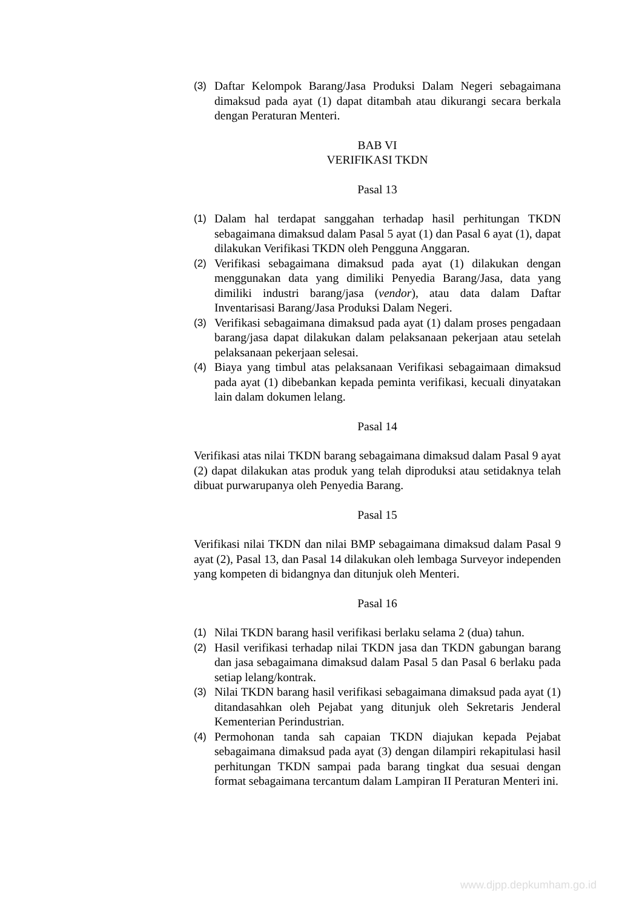(3) Daftar Kelompok Barang/Jasa Produksi Dalam Negeri sebagaimana dimaksud pada ayat (1) dapat ditambah atau dikurangi secara berkala dengan Peraturan Menteri.
BAB VI
VERIFIKASI TKDN
Pasal 13
(1) Dalam hal terdapat sanggahan terhadap hasil perhitungan TKDN sebagaimana dimaksud dalam Pasal 5 ayat (1) dan Pasal 6 ayat (1), dapat dilakukan Verifikasi TKDN oleh Pengguna Anggaran.
(2) Verifikasi sebagaimana dimaksud pada ayat (1) dilakukan dengan menggunakan data yang dimiliki Penyedia Barang/Jasa, data yang dimiliki industri barang/jasa (vendor), atau data dalam Daftar Inventarisasi Barang/Jasa Produksi Dalam Negeri.
(3) Verifikasi sebagaimana dimaksud pada ayat (1) dalam proses pengadaan barang/jasa dapat dilakukan dalam pelaksanaan pekerjaan atau setelah pelaksanaan pekerjaan selesai.
(4) Biaya yang timbul atas pelaksanaan Verifikasi sebagaimaan dimaksud pada ayat (1) dibebankan kepada peminta verifikasi, kecuali dinyatakan lain dalam dokumen lelang.
Pasal 14
Verifikasi atas nilai TKDN barang sebagaimana dimaksud dalam Pasal 9 ayat (2) dapat dilakukan atas produk yang telah diproduksi atau setidaknya telah dibuat purwarupanya oleh Penyedia Barang.
Pasal 15
Verifikasi nilai TKDN dan nilai BMP sebagaimana dimaksud dalam Pasal 9 ayat (2), Pasal 13, dan Pasal 14 dilakukan oleh lembaga Surveyor independen yang kompeten di bidangnya dan ditunjuk oleh Menteri.
Pasal 16
(1) Nilai TKDN barang hasil verifikasi berlaku selama 2 (dua) tahun.
(2) Hasil verifikasi terhadap nilai TKDN jasa dan TKDN gabungan barang dan jasa sebagaimana dimaksud dalam Pasal 5 dan Pasal 6 berlaku pada setiap lelang/kontrak.
(3) Nilai TKDN barang hasil verifikasi sebagaimana dimaksud pada ayat (1) ditandasahkan oleh Pejabat yang ditunjuk oleh Sekretaris Jenderal Kementerian Perindustrian.
(4) Permohonan tanda sah capaian TKDN diajukan kepada Pejabat sebagaimana dimaksud pada ayat (3) dengan dilampiri rekapitulasi hasil perhitungan TKDN sampai pada barang tingkat dua sesuai dengan format sebagaimana tercantum dalam Lampiran II Peraturan Menteri ini.
www.djpp.depkumham.go.id